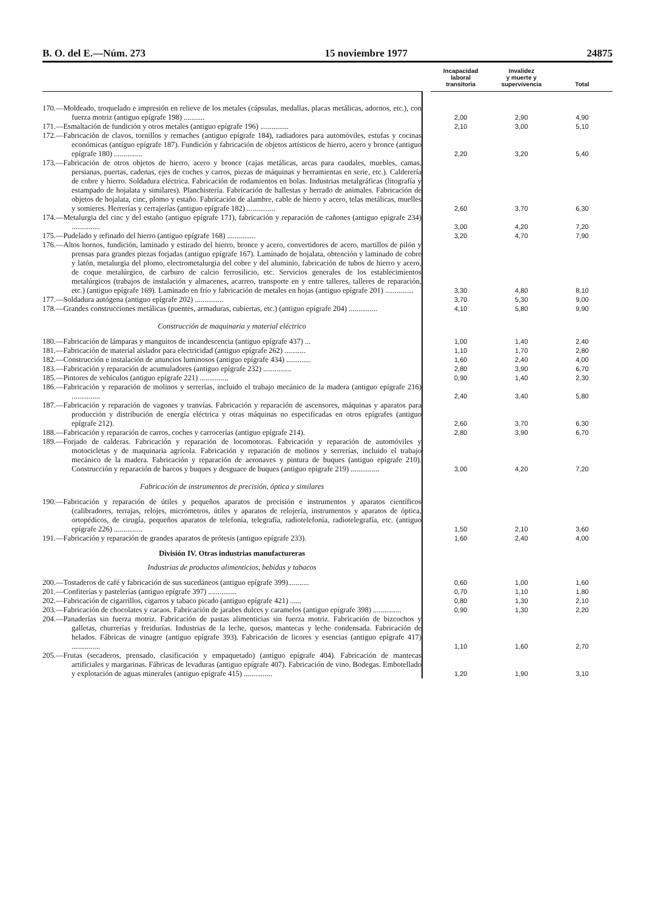B. O. del E.—Núm. 273 15 noviembre 1977 24875
| | | Incapacidad laboral transitoria | Invalidez y muerte y supervivencia | Total |
| --- | --- | --- | --- | --- |
| 170.—Moldeado, troquelado e impresión en relieve de los metales (cápsulas, medallas, placas metálicas, adornos, etc.), con fuerza motriz (antiguo epígrafe 198) ........... | | 2,00 | 2,90 | 4,90 |
| 171.—Esmaltación de fundición y otros metales (antiguo epígrafe 196) ............... | | 2,10 | 3,00 | 5,10 |
| 172.—Fabricación de clavos, tornillos y remaches (antiguo epígrafe 184), radiadores para automóviles, estufas y cocinas económicas (antiguo epígrafe 187). Fundición y fabricación de objetos artísticos de hierro, acero y bronce (antiguo epígrafe 180) ............... | | 2,20 | 3,20 | 5,40 |
| 173.—Fabricación de otros objetos de hierro, acero y bronce (cajas metálicas, arcas para caudales, muebles, camas, persianas, puertas, cadenas, ejes de coches y carros, piezas de máquinas y herramientas en serie, etc.). Calderería de cobre y hierro. Soldadura eléctrica. Fabricación de rodamientos en bolas. Industrias metalgráficas (litografía y estampado de hojalata y similares). Planchistería. Fabricación de ballestas y herrado de animales. Fabricación de objetos de hojalata, cinc, plomo y estaño. Fabricación de alambre, cable de hierro y acero, telas metálicas, muelles y somieres. Herrerías y cerrajerías (antiguo epígrafe 182) ............... | | 2,60 | 3,70 | 6,30 |
| 174.—Metalurgia del cinc y del estaño (antiguo epígrafe 171), fabricación y reparación de cañones (antiguo epígrafe 234) ............... | | 3,00 | 4,20 | 7,20 |
| 175.—Pudelado y refinado del hierro (antiguo epígrafe 168) ............... | | 3,20 | 4,70 | 7,90 |
| 176.—Altos hornos, fundición, laminado y estirado del hierro, bronce y acero, convertidores de acero, martillos de pilón y prensas para grandes piezas forjadas (antiguo epígrafe 167). Laminado de hojalata, obtención y laminado de cobre y latón, metalurgia del plomo, electrometalurgia del cobre y del aluminio, fabricación de tubos de hierro y acero, de coque metalúrgico, de carburo de calcio ferrosilicio, etc. Servicios generales de los establecimientos metalúrgicos (trabajos de instalación y almacenes, acarreo, transporte en y entre talleres, talleres de reparación, etc.) (antiguo epígrafe 169). Laminado en frío y fabricación de metales en hojas (antiguo epígrafe 201) ............... | | 3,30 | 4,80 | 8,10 |
| 177.—Soldadura autógena (antiguo epígrafe 202) ............... | | 3,70 | 5,30 | 9,00 |
| 178.—Grandes construcciones metálicas (puentes, armaduras, cubiertas, etc.) (antiguo epígrafe 204) ............... | | 4,10 | 5,80 | 9,90 |
| Construcción de maquinaria y material eléctrico | | | | |
| 180.—Fabricación de lámparas y manguitos de incandescencia (antiguo epígrafe 437) ... | | 1,00 | 1,40 | 2,40 |
| 181.—Fabricación de material aislador para electricidad (antiguo epígrafe 262) ........... | | 1,10 | 1,70 | 2,80 |
| 182.—Construcción e instalación de anuncios luminosos (antiguo epígrafe 434) ............. | | 1,60 | 2,40 | 4,00 |
| 183.—Fabricación y reparación de acumuladores (antiguo epígrafe 232) ............... | | 2,80 | 3,90 | 6,70 |
| 185.—Pintores de vehículos (antiguo epígrafe 221) ............... | | 0,90 | 1,40 | 2,30 |
| 186.—Fabricación y reparación de molinos y serrerías, incluido el trabajo mecánico de la madera (antiguo epígrafe 216) ............... | | 2,40 | 3,40 | 5,80 |
| 187.—Fabricación y reparación de vagones y tranvías. Fabricación y reparación de ascensores, máquinas y aparatos para producción y distribución de energía eléctrica y otras máquinas no especificadas en otros epígrafes (antiguo epígrafe 212). | | 2,60 | 3,70 | 6,30 |
| 188.—Fabricación y reparación de carros, coches y carrocerías (antiguo epígrafe 214). | | 2,80 | 3,90 | 6,70 |
| 189.—Forjado de calderas. Fabricación y reparación de locomotoras. Fabricación y reparación de automóviles y motocicletas y de maquinaria agrícola. Fabricación y reparación de molinos y serrerías, incluido el trabajo mecánico de la madera. Fabricación y reparación de aeronaves y pintura de buques (antiguo epígrafe 210). Construcción y reparación de barcos y buques y desguace de buques (antiguo epígrafe 219) ............... | | 3,00 | 4,20 | 7,20 |
| Fabricación de instrumentos de precisión, óptica y similares | | | | |
| 190.—Fabricación y reparación de útiles y pequeños aparatos de precisión e instrumentos y aparatos científicos (calibradores, terrajas, relojes, micrómetros, útiles y aparatos de relojería, instrumentos y aparatos de óptica, ortopédicos, de cirugía, pequeños aparatos de telefonía, telegrafía, radiotelefonía, radiotelegrafía, etc. (antiguo epígrafe 226) ............... | | 1,50 | 2,10 | 3,60 |
| 191.—Fabricación y reparación de grandes aparatos de prótesis (antiguo epígrafe 233). | | 1,60 | 2,40 | 4,00 |
| División IV. Otras industrias manufactureras | | | | |
| Industrias de productos alimenticios, bebidas y tabacos | | | | |
| 200.—Tostaderos de café y fabricación de sus sucedáneos (antiguo epígrafe 399)........... | | 0,60 | 1,00 | 1,60 |
| 201.—Confiterías y pastelerías (antiguo epígrafe 397) ............... | | 0,70 | 1,10 | 1,80 |
| 202.—Fabricación de cigarrillos, cigarros y tabaco picado (antiguo epígrafe 421) ...... | | 0,80 | 1,30 | 2,10 |
| 203.—Fabricación de chocolates y cacaos. Fabricación de jarabes dulces y caramelos (antiguo epígrafe 398) ............... | | 0,90 | 1,30 | 2,20 |
| 204.—Panaderías sin fuerza motriz. Fabricación de pastas alimenticias sin fuerza motriz. Fabricación de bizcochos y galletas, churrerías y freidurías. Industrias de la leche, quesos, mantecas y leche condensada. Fabricación de helados. Fábricas de vinagre (antiguo epígrafe 393). Fabricación de licores y esencias (antiguo epígrafe 417) ............... | | 1,10 | 1,60 | 2,70 |
| 205.—Frutas (secaderos, prensado, clasificación y empaquetado) (antiguo epígrafe 404). Fabricación de mantecas artificiales y margarinas. Fábricas de levaduras (antiguo epígrafe 407). Fabricación de vino. Bodegas. Embotellado y explotación de aguas minerales (antiguo epígrafe 415) ............... | | 1,20 | 1,90 | 3,10 |